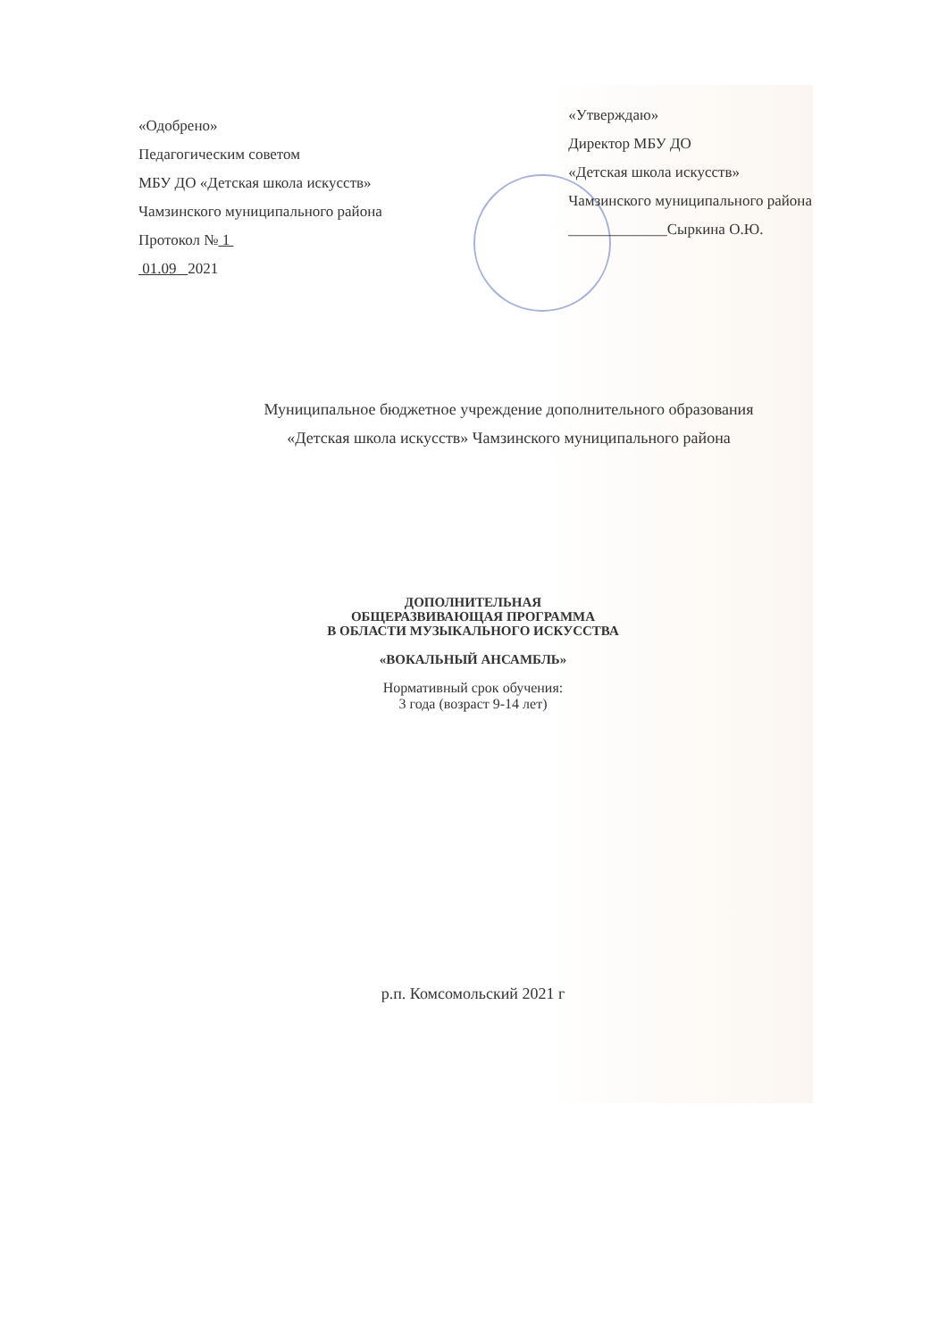«Одобрено»
Педагогическим советом
МБУ ДО «Детская школа искусств»
Чамзинского муниципального района
Протокол № 1
01.09 2021
«Утверждаю»
Директор МБУ ДО
«Детская школа искусств»
Чамзинского муниципального района
_____________Сыркина О.Ю.
Муниципальное бюджетное учреждение дополнительного образования
«Детская школа искусств» Чамзинского муниципального района
ДОПОЛНИТЕЛЬНАЯ
ОБЩЕРАЗВИВАЮЩАЯ ПРОГРАММА
В ОБЛАСТИ МУЗЫКАЛЬНОГО ИСКУССТВА
«ВОКАЛЬНЫЙ АНСАМБЛЬ»
Нормативный срок обучения:
3 года (возраст 9-14 лет)
р.п. Комсомольский 2021 г